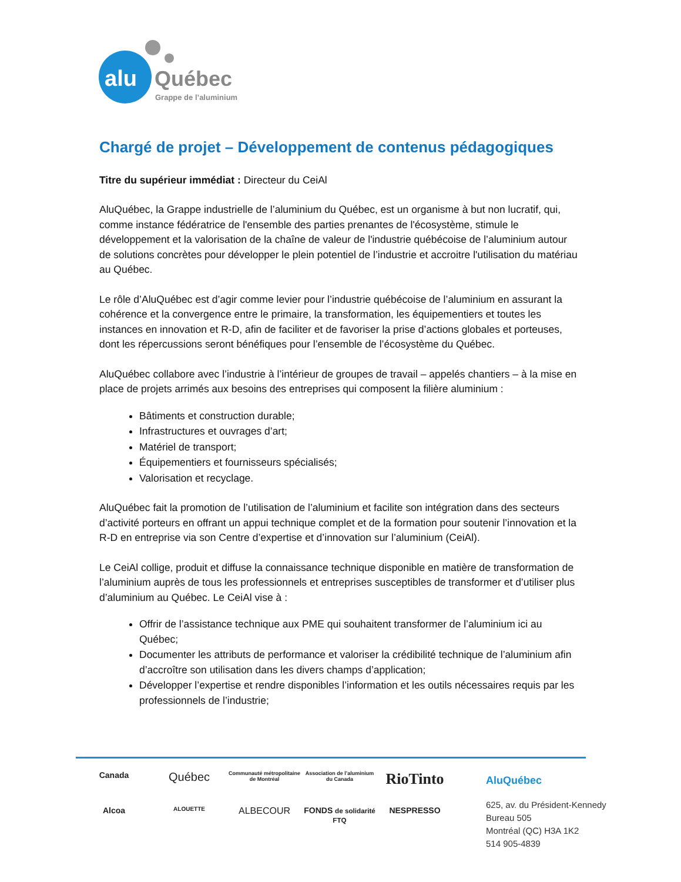alu
Québec
Grappe de l’aluminium
Chargé de projet – Développement de contenus pédagogiques
Titre du supérieur immédiat : Directeur du CeiAl
AluQuébec, la Grappe industrielle de l’aluminium du Québec, est un organisme à but non lucratif, qui, comme instance fédératrice de l'ensemble des parties prenantes de l'écosystème, stimule le développement et la valorisation de la chaîne de valeur de l'industrie québécoise de l’aluminium autour de solutions concrètes pour développer le plein potentiel de l’industrie et accroitre l'utilisation du matériau au Québec.
Le rôle d’AluQuébec est d’agir comme levier pour l’industrie québécoise de l’aluminium en assurant la cohérence et la convergence entre le primaire, la transformation, les équipementiers et toutes les instances en innovation et R-D, afin de faciliter et de favoriser la prise d’actions globales et porteuses, dont les répercussions seront bénéfiques pour l’ensemble de l’écosystème du Québec.
AluQuébec collabore avec l’industrie à l’intérieur de groupes de travail – appelés chantiers – à la mise en place de projets arrimés aux besoins des entreprises qui composent la filière aluminium :
Bâtiments et construction durable;
Infrastructures et ouvrages d’art;
Matériel de transport;
Équipementiers et fournisseurs spécialisés;
Valorisation et recyclage.
AluQuébec fait la promotion de l’utilisation de l’aluminium et facilite son intégration dans des secteurs d’activité porteurs en offrant un appui technique complet et de la formation pour soutenir l’innovation et la R-D en entreprise via son Centre d’expertise et d’innovation sur l’aluminium (CeiAl).
Le CeiAl collige, produit et diffuse la connaissance technique disponible en matière de transformation de l’aluminium auprès de tous les professionnels et entreprises susceptibles de transformer et d’utiliser plus d’aluminium au Québec. Le CeiAl vise à :
Offrir de l’assistance technique aux PME qui souhaitent transformer de l’aluminium ici au Québec;
Documenter les attributs de performance et valoriser la crédibilité technique de l’aluminium afin d’accroître son utilisation dans les divers champs d’application;
Développer l’expertise et rendre disponibles l’information et les outils nécessaires requis par les professionnels de l’industrie;
Canada
Québec
Communauté métropolitaine de Montréal
Association de l’aluminium du Canada
RioTinto
Alcoa
ALOUETTE
ALBECOUR
FONDS de solidarité FTQ
NESPRESSO
AluQuébec
625, av. du Président-Kennedy
Bureau 505
Montréal (QC) H3A 1K2
514 905-4839